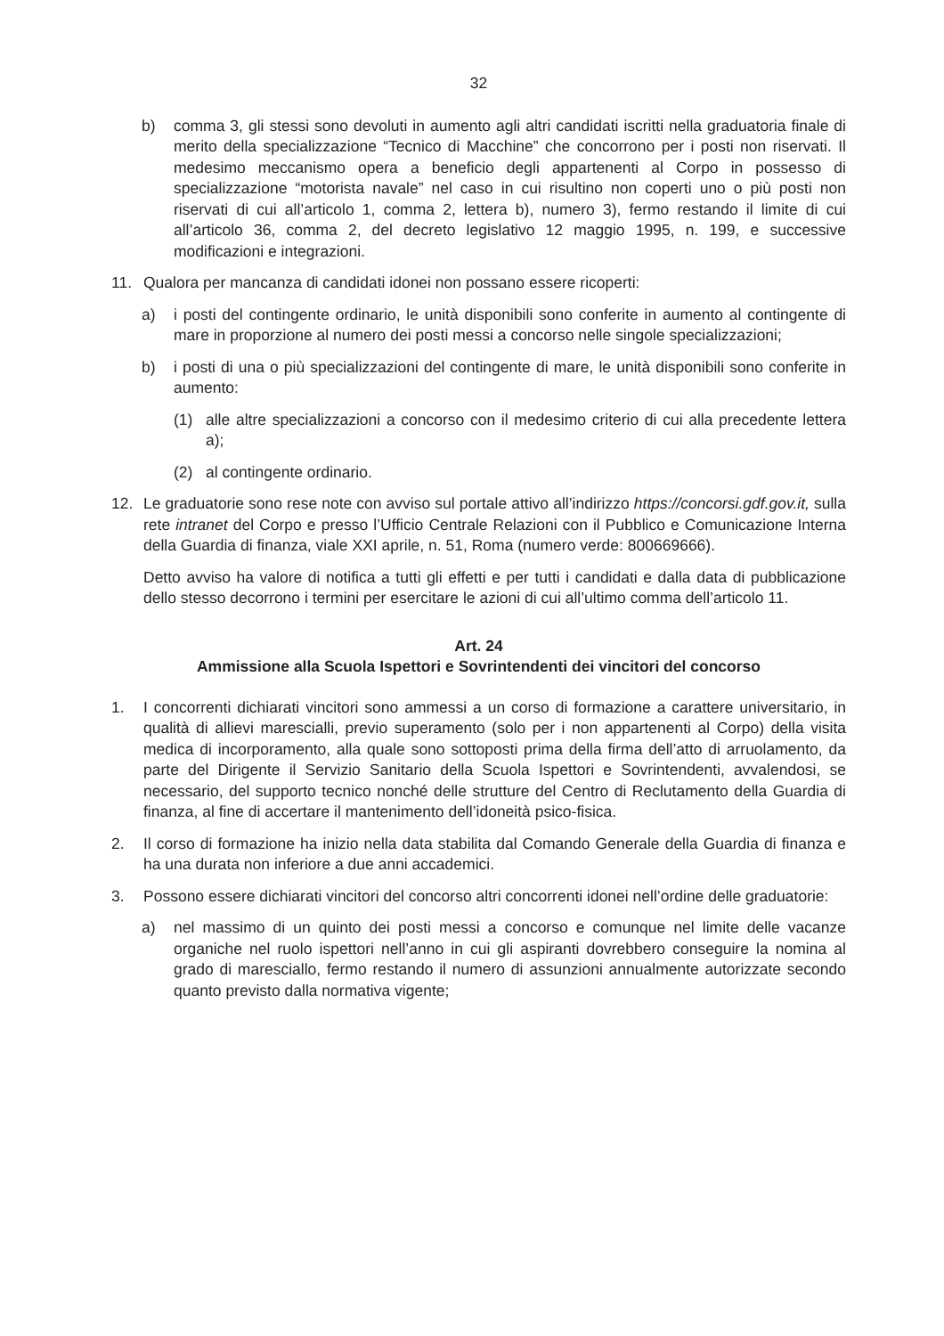32
b) comma 3, gli stessi sono devoluti in aumento agli altri candidati iscritti nella graduatoria finale di merito della specializzazione “Tecnico di Macchine” che concorrono per i posti non riservati. Il medesimo meccanismo opera a beneficio degli appartenenti al Corpo in possesso di specializzazione “motorista navale” nel caso in cui risultino non coperti uno o più posti non riservati di cui all’articolo 1, comma 2, lettera b), numero 3), fermo restando il limite di cui all’articolo 36, comma 2, del decreto legislativo 12 maggio 1995, n. 199, e successive modificazioni e integrazioni.
11. Qualora per mancanza di candidati idonei non possano essere ricoperti:
a) i posti del contingente ordinario, le unità disponibili sono conferite in aumento al contingente di mare in proporzione al numero dei posti messi a concorso nelle singole specializzazioni;
b) i posti di una o più specializzazioni del contingente di mare, le unità disponibili sono conferite in aumento:
(1) alle altre specializzazioni a concorso con il medesimo criterio di cui alla precedente lettera a);
(2) al contingente ordinario.
12. Le graduatorie sono rese note con avviso sul portale attivo all’indirizzo https://concorsi.gdf.gov.it, sulla rete intranet del Corpo e presso l’Ufficio Centrale Relazioni con il Pubblico e Comunicazione Interna della Guardia di finanza, viale XXI aprile, n. 51, Roma (numero verde: 800669666).
Detto avviso ha valore di notifica a tutti gli effetti e per tutti i candidati e dalla data di pubblicazione dello stesso decorrono i termini per esercitare le azioni di cui all’ultimo comma dell’articolo 11.
Art. 24
Ammissione alla Scuola Ispettori e Sovrintendenti dei vincitori del concorso
1. I concorrenti dichiarati vincitori sono ammessi a un corso di formazione a carattere universitario, in qualità di allievi marescialli, previo superamento (solo per i non appartenenti al Corpo) della visita medica di incorporamento, alla quale sono sottoposti prima della firma dell’atto di arruolamento, da parte del Dirigente il Servizio Sanitario della Scuola Ispettori e Sovrintendenti, avvalendosi, se necessario, del supporto tecnico nonché delle strutture del Centro di Reclutamento della Guardia di finanza, al fine di accertare il mantenimento dell’idoneità psico-fisica.
2. Il corso di formazione ha inizio nella data stabilita dal Comando Generale della Guardia di finanza e ha una durata non inferiore a due anni accademici.
3. Possono essere dichiarati vincitori del concorso altri concorrenti idonei nell’ordine delle graduatorie:
a) nel massimo di un quinto dei posti messi a concorso e comunque nel limite delle vacanze organiche nel ruolo ispettori nell’anno in cui gli aspiranti dovrebbero conseguire la nomina al grado di maresciallo, fermo restando il numero di assunzioni annualmente autorizzate secondo quanto previsto dalla normativa vigente;